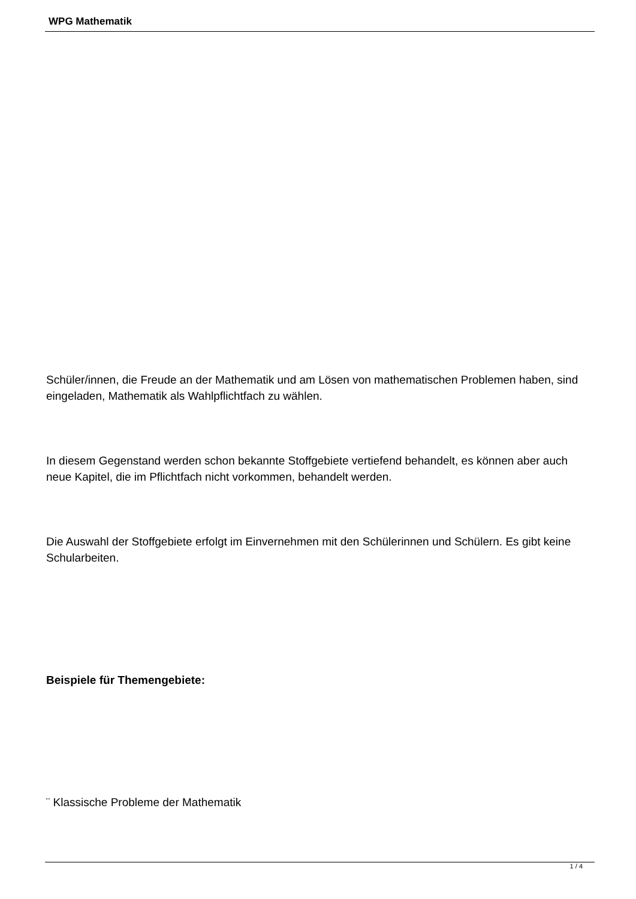WPG Mathematik
Schüler/innen, die Freude an der Mathematik und am Lösen von mathematischen Problemen haben, sind eingeladen, Mathematik als Wahlpflichtfach zu wählen.
In diesem Gegenstand werden schon bekannte Stoffgebiete vertiefend behandelt, es können aber auch neue Kapitel, die im Pflichtfach nicht vorkommen, behandelt werden.
Die Auswahl der Stoffgebiete erfolgt im Einvernehmen mit den Schülerinnen und Schülern. Es gibt keine Schularbeiten.
Beispiele für Themengebiete:
¨ Klassische Probleme der Mathematik
1 / 4